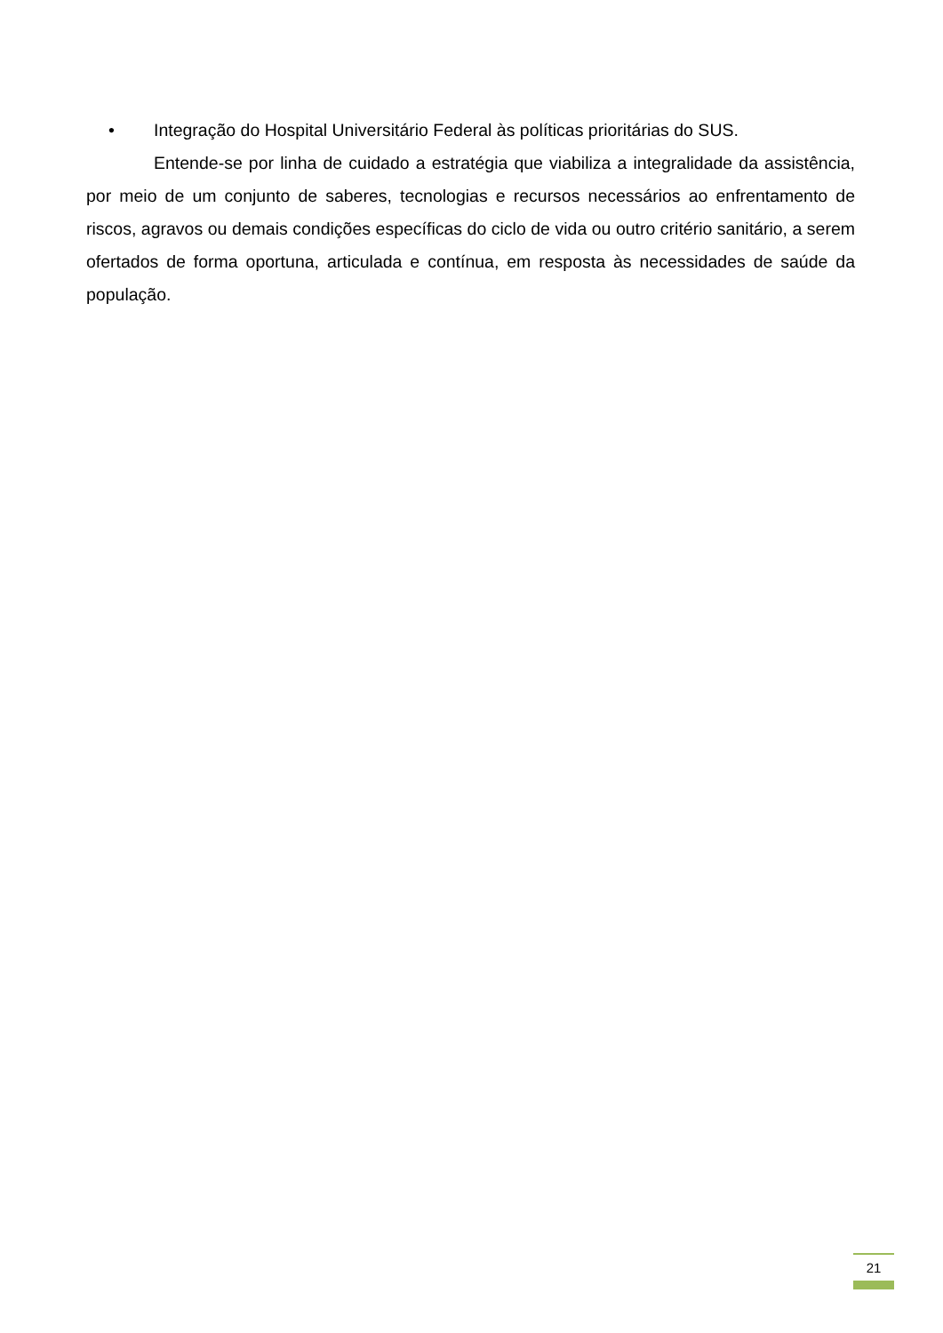• Integração do Hospital Universitário Federal às políticas prioritárias do SUS.
Entende-se por linha de cuidado a estratégia que viabiliza a integralidade da assistência, por meio de um conjunto de saberes, tecnologias e recursos necessários ao enfrentamento de riscos, agravos ou demais condições específicas do ciclo de vida ou outro critério sanitário, a serem ofertados de forma oportuna, articulada e contínua, em resposta às necessidades de saúde da população.
21